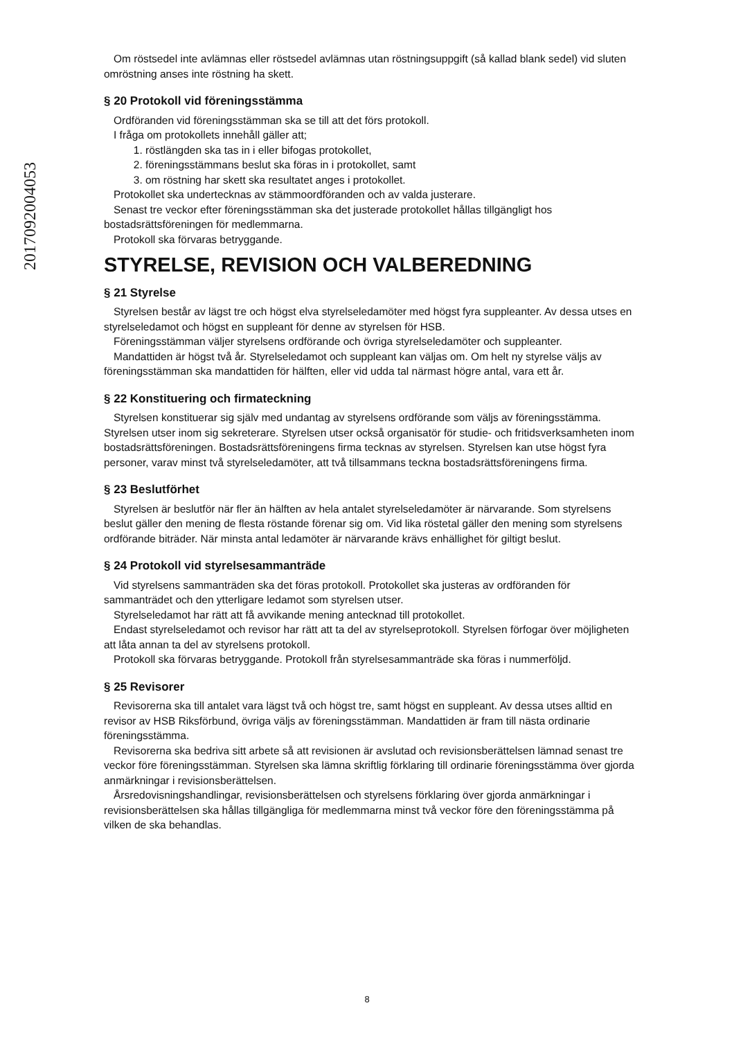20170920040​53
Om röstsedel inte avlämnas eller röstsedel avlämnas utan röstningsuppgift (så kallad blank sedel) vid sluten omröstning anses inte röstning ha skett.
§ 20 Protokoll vid föreningsstämma
Ordföranden vid föreningsstämman ska se till att det förs protokoll.
I fråga om protokollets innehåll gäller att;
1. röstlängden ska tas in i eller bifogas protokollet,
2. föreningsstämmans beslut ska föras in i protokollet, samt
3. om röstning har skett ska resultatet anges i protokollet.
Protokollet ska undertecknas av stämmoordföranden och av valda justerare.
Senast tre veckor efter föreningsstämman ska det justerade protokollet hållas tillgängligt hos bostadsrättsföreningen för medlemmarna.
Protokoll ska förvaras betryggande.
STYRELSE, REVISION OCH VALBEREDNING
§ 21 Styrelse
Styrelsen består av lägst tre och högst elva styrelseledamöter med högst fyra suppleanter. Av dessa utses en styrelseledamot och högst en suppleant för denne av styrelsen för HSB.
Föreningsstämman väljer styrelsens ordförande och övriga styrelseledamöter och suppleanter.
Mandattiden är högst två år. Styrelseledamot och suppleant kan väljas om. Om helt ny styrelse väljs av föreningsstämman ska mandattiden för hälften, eller vid udda tal närmast högre antal, vara ett år.
§ 22 Konstituering och firmateckning
Styrelsen konstituerar sig själv med undantag av styrelsens ordförande som väljs av föreningsstämma. Styrelsen utser inom sig sekreterare. Styrelsen utser också organisatör för studie- och fritidsverksamheten inom bostadsrättsföreningen. Bostadsrättsföreningens firma tecknas av styrelsen. Styrelsen kan utse högst fyra personer, varav minst två styrelseledamöter, att två tillsammans teckna bostadsrättsföreningens firma.
§ 23 Beslutförhet
Styrelsen är beslutför när fler än hälften av hela antalet styrelseledamöter är närvarande. Som styrelsens beslut gäller den mening de flesta röstande förenar sig om. Vid lika röstetal gäller den mening som styrelsens ordförande biträder. När minsta antal ledamöter är närvarande krävs enhällighet för giltigt beslut.
§ 24 Protokoll vid styrelsesammanträde
Vid styrelsens sammanträden ska det föras protokoll. Protokollet ska justeras av ordföranden för sammanträdet och den ytterligare ledamot som styrelsen utser.
Styrelseledamot har rätt att få avvikande mening antecknad till protokollet.
Endast styrelseledamot och revisor har rätt att ta del av styrelseprotokoll. Styrelsen förfogar över möjligheten att låta annan ta del av styrelsens protokoll.
Protokoll ska förvaras betryggande. Protokoll från styrelsesammanträde ska föras i nummerföljd.
§ 25 Revisorer
Revisorerna ska till antalet vara lägst två och högst tre, samt högst en suppleant. Av dessa utses alltid en revisor av HSB Riksförbund, övriga väljs av föreningsstämman. Mandattiden är fram till nästa ordinarie föreningsstämma.
Revisorerna ska bedriva sitt arbete så att revisionen är avslutad och revisionsberättelsen lämnad senast tre veckor före föreningsstämman. Styrelsen ska lämna skriftlig förklaring till ordinarie föreningsstämma över gjorda anmärkningar i revisionsberättelsen.
Årsredovisningshandlingar, revisionsberättelsen och styrelsens förklaring över gjorda anmärkningar i revisionsberättelsen ska hållas tillgängliga för medlemmarna minst två veckor före den föreningsstämma på vilken de ska behandlas.
8